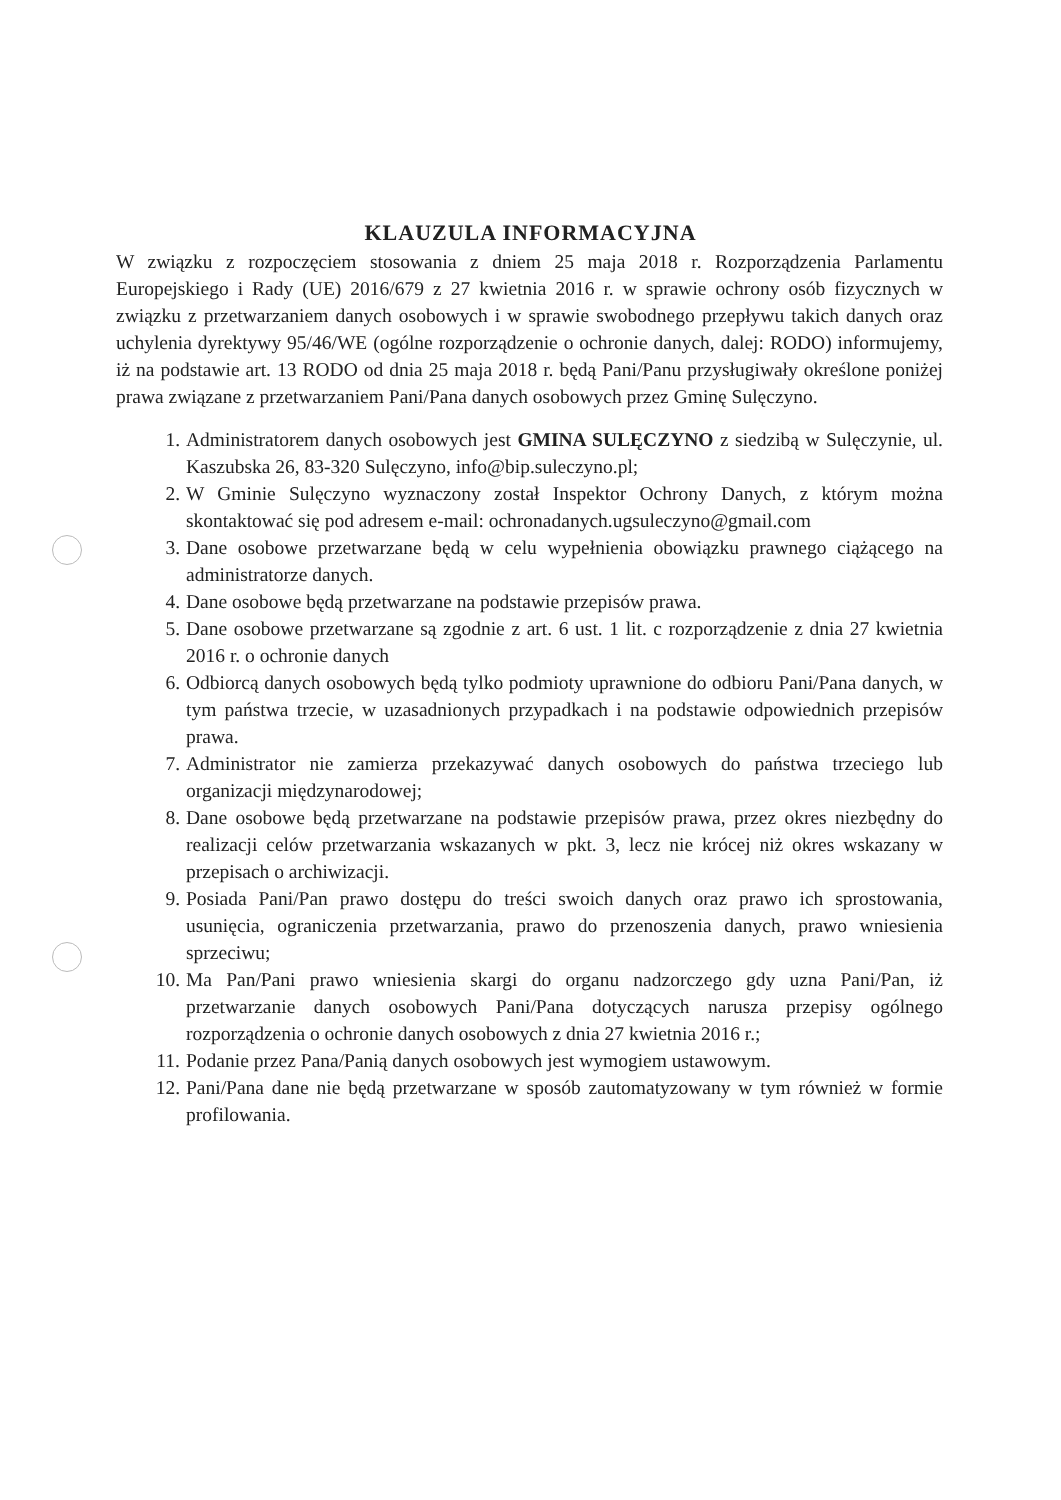KLAUZULA INFORMACYJNA
W związku z rozpoczęciem stosowania z dniem 25 maja 2018 r. Rozporządzenia Parlamentu Europejskiego i Rady (UE) 2016/679 z 27 kwietnia 2016 r. w sprawie ochrony osób fizycznych w związku z przetwarzaniem danych osobowych i w sprawie swobodnego przepływu takich danych oraz uchylenia dyrektywy 95/46/WE (ogólne rozporządzenie o ochronie danych, dalej: RODO) informujemy, iż na podstawie art. 13 RODO od dnia 25 maja 2018 r. będą Pani/Panu przysługiwały określone poniżej prawa związane z przetwarzaniem Pani/Pana danych osobowych przez Gminę Sulęczyno.
1. Administratorem danych osobowych jest GMINA SULĘCZYNO z siedzibą w Sulęczynie, ul. Kaszubska 26, 83-320 Sulęczyno, info@bip.suleczyno.pl;
2. W Gminie Sulęczyno wyznaczony został Inspektor Ochrony Danych, z którym można skontaktować się pod adresem e-mail: ochronadanych.ugsuleczyno@gmail.com
3. Dane osobowe przetwarzane będą w celu wypełnienia obowiązku prawnego ciążącego na administratorze danych.
4. Dane osobowe będą przetwarzane na podstawie przepisów prawa.
5. Dane osobowe przetwarzane są zgodnie z art. 6 ust. 1 lit. c rozporządzenie z dnia 27 kwietnia 2016 r. o ochronie danych
6. Odbiorcą danych osobowych będą tylko podmioty uprawnione do odbioru Pani/Pana danych, w tym państwa trzecie, w uzasadnionych przypadkach i na podstawie odpowiednich przepisów prawa.
7. Administrator nie zamierza przekazywać danych osobowych do państwa trzeciego lub organizacji międzynarodowej;
8. Dane osobowe będą przetwarzane na podstawie przepisów prawa, przez okres niezbędny do realizacji celów przetwarzania wskazanych w pkt. 3, lecz nie krócej niż okres wskazany w przepisach o archiwizacji.
9. Posiada Pani/Pan prawo dostępu do treści swoich danych oraz prawo ich sprostowania, usunięcia, ograniczenia przetwarzania, prawo do przenoszenia danych, prawo wniesienia sprzeciwu;
10. Ma Pan/Pani prawo wniesienia skargi do organu nadzorczego gdy uzna Pani/Pan, iż przetwarzanie danych osobowych Pani/Pana dotyczących narusza przepisy ogólnego rozporządzenia o ochronie danych osobowych z dnia 27 kwietnia 2016 r.;
11. Podanie przez Pana/Panią danych osobowych jest wymogiem ustawowym.
12. Pani/Pana dane nie będą przetwarzane w sposób zautomatyzowany w tym również w formie profilowania.